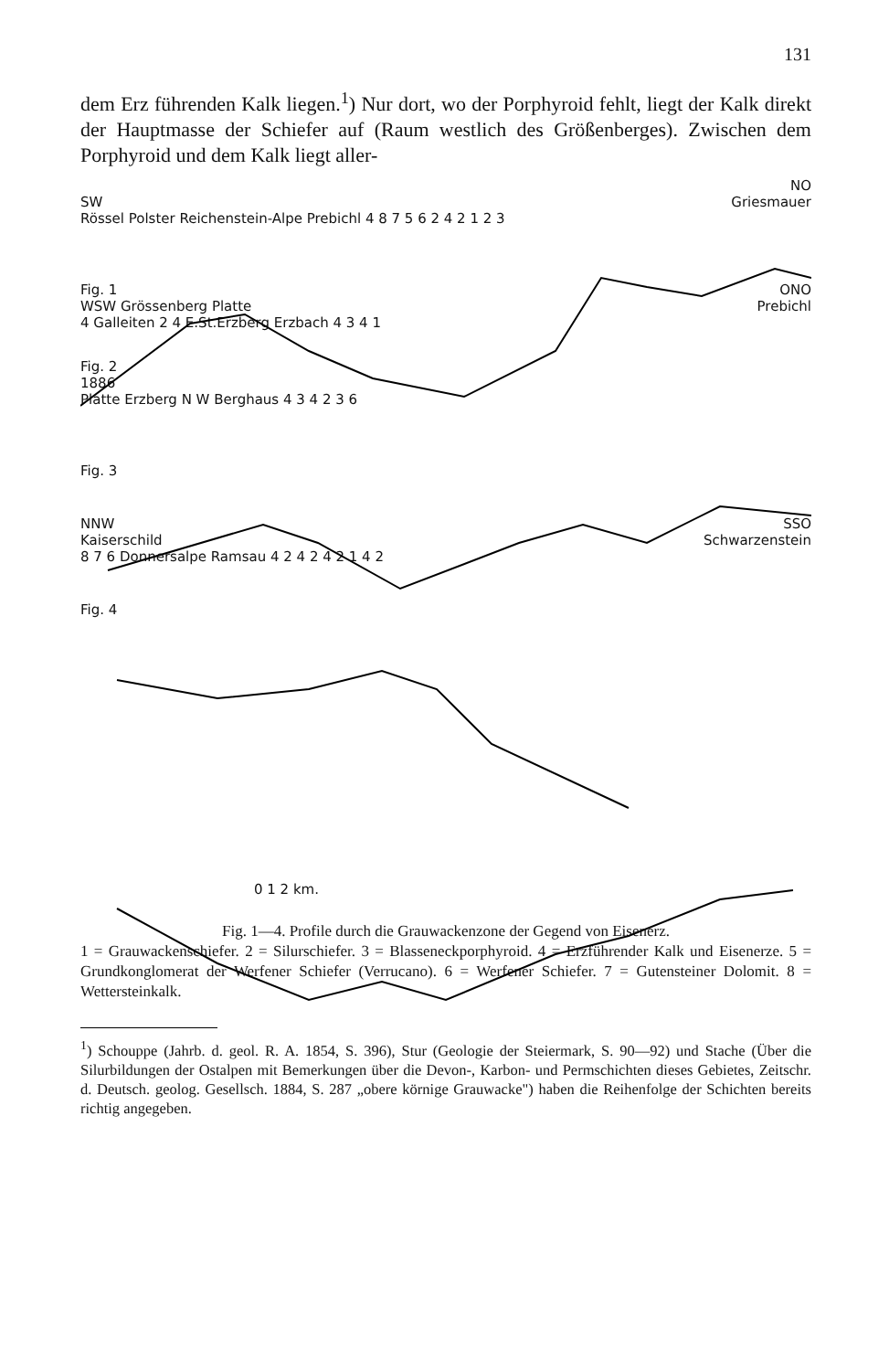131
dem Erz führenden Kalk liegen.<sup>1</sup>) Nur dort, wo der Porphyroid fehlt, liegt der Kalk direkt der Hauptmasse der Schiefer auf (Raum westlich des Größenberges). Zwischen dem Porphyroid und dem Kalk liegt aller-
NO
SW Griesmauer
Rössel Polster Reichenstein-Alpe Prebichl 4 8 7 5 6 2 4 2 1 2 3
Fig. 1 ONO
WSW Grössenberg Platte Prebichl
4 Galleiten 2 4 E.St.Erzberg Erzbach 4 3 4 1
Fig. 2
1886
Platte Erzberg N W Berghaus 4 3 4 2 3 6
Fig. 3
NNW SSO
Kaiserschild Schwarzenstein
8 7 6 Donnersalpe Ramsau 4 2 4 2 4 2 1 4 2
Fig. 4
0 1 2 km.
Fig. 1—4. Profile durch die Grauwackenzone der Gegend von Eisenerz.
1 = Grauwackenschiefer. 2 = Silurschiefer. 3 = Blasseneckporphyroid. 4 = Erzführender Kalk und Eisenerze. 5 = Grundkonglomerat der Werfener Schiefer (Verrucano). 6 = Werfener Schiefer. 7 = Gutensteiner Dolomit. 8 = Wettersteinkalk.
<sup>1</sup>) Schouppe (Jahrb. d. geol. R. A. 1854, S. 396), Stur (Geologie der Steiermark, S. 90—92) und Stache (Über die Silurbildungen der Ostalpen mit Bemerkungen über die Devon-, Karbon- und Permschichten dieses Gebietes, Zeitschr. d. Deutsch. geolog. Gesellsch. 1884, S. 287 „obere körnige Grauwacke") haben die Reihenfolge der Schichten bereits richtig angegeben.